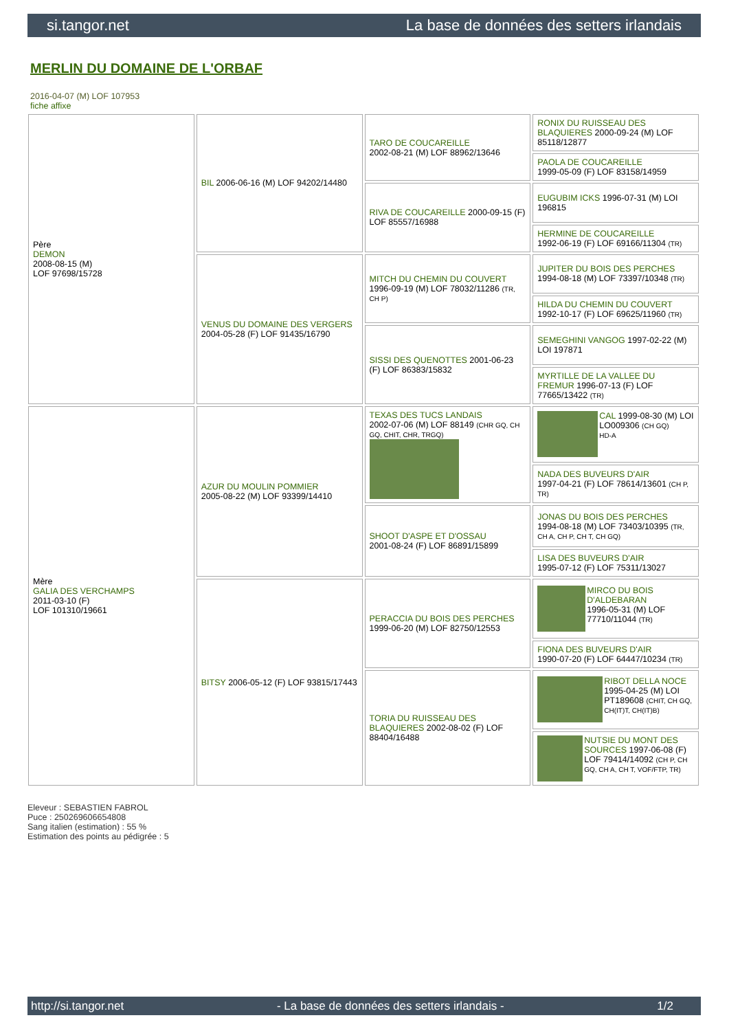si.tangor.net La base de données des setters irlandais
MERLIN DU DOMAINE DE L'ORBAF
2016-04-07 (M) LOF 107953
fiche affixe
| Père DEMON 2008-08-15 (M) LOF 97698/15728 | BIL 2006-06-16 (M) LOF 94202/14480 | TARO DE COUCAREILLE 2002-08-21 (M) LOF 88962/13646 | RONIX DU RUISSEAU DES BLAQUIERES 2000-09-24 (M) LOF 85118/12877 |
| | | | PAOLA DE COUCAREILLE 1999-05-09 (F) LOF 83158/14959 |
| | | RIVA DE COUCAREILLE 2000-09-15 (F) LOF 85557/16988 | EUGUBIM ICKS 1996-07-31 (M) LOI 196815 |
| | | | HERMINE DE COUCAREILLE 1992-06-19 (F) LOF 69166/11304 (TR) |
| | VENUS DU DOMAINE DES VERGERS 2004-05-28 (F) LOF 91435/16790 | MITCH DU CHEMIN DU COUVERT 1996-09-19 (M) LOF 78032/11286 (TR, CH P) | JUPITER DU BOIS DES PERCHES 1994-08-18 (M) LOF 73397/10348 (TR) |
| | | | HILDA DU CHEMIN DU COUVERT 1992-10-17 (F) LOF 69625/11960 (TR) |
| | | SISSI DES QUENOTTES 2001-06-23 (F) LOF 86383/15832 | SEMEGHINI VANGOG 1997-02-22 (M) LOI 197871 |
| | | | MYRTILLE DE LA VALLEE DU FREMUR 1996-07-13 (F) LOF 77665/13422 (TR) |
| Mère GALIA DES VERCHAMPS 2011-03-10 (F) LOF 101310/19661 | AZUR DU MOULIN POMMIER 2005-08-22 (M) LOF 93399/14410 | TEXAS DES TUCS LANDAIS 2002-07-06 (M) LOF 88149 (CHR GQ, CH GQ, CHIT, CHR, TRGQ) | CAL 1999-08-30 (M) LOI LO009306 (CH GQ) HD-A |
| | | | NADA DES BUVEURS D'AIR 1997-04-21 (F) LOF 78614/13601 (CH P, TR) |
| | | SHOOT D'ASPE ET D'OSSAU 2001-08-24 (F) LOF 86891/15899 | JONAS DU BOIS DES PERCHES 1994-08-18 (M) LOF 73403/10395 (TR, CH A, CH P, CH T, CH GQ) |
| | | | LISA DES BUVEURS D'AIR 1995-07-12 (F) LOF 75311/13027 |
| | BITSY 2006-05-12 (F) LOF 93815/17443 | PERACCIA DU BOIS DES PERCHES 1999-06-20 (M) LOF 82750/12553 | MIRCO DU BOIS D'ALDEBARAN 1996-05-31 (M) LOF 77710/11044 (TR) |
| | | | FIONA DES BUVEURS D'AIR 1990-07-20 (F) LOF 64447/10234 (TR) |
| | | TORIA DU RUISSEAU DES BLAQUIERES 2002-08-02 (F) LOF 88404/16488 | RIBOT DELLA NOCE 1995-04-25 (M) LOI PT189608 (CHIT, CH GQ, CH(IT)T, CH(IT)B) |
| | | | NUTSIE DU MONT DES SOURCES 1997-06-08 (F) LOF 79414/14092 (CH P, CH GQ, CH A, CH T, VOF/FTP, TR) |
Eleveur : SEBASTIEN FABROL
Puce : 250269606654808
Sang italien (estimation) : 55 %
Estimation des points au pédigrée : 5
http://si.tangor.net - La base de données des setters irlandais - 1/2